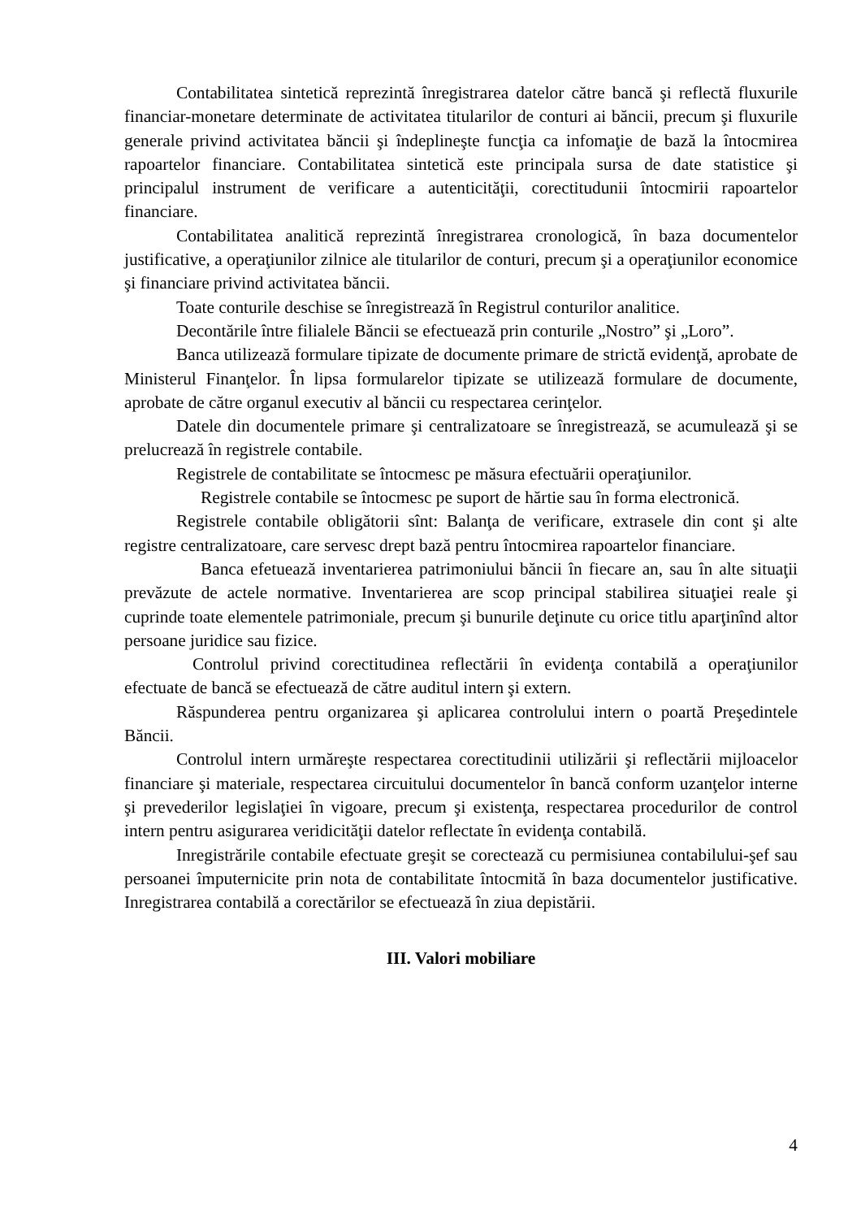Contabilitatea sintetică reprezintă înregistrarea datelor către bancă şi reflectă fluxurile financiar-monetare determinate de activitatea titularilor de conturi ai băncii, precum şi fluxurile generale privind activitatea băncii şi îndeplineşte funcţia ca infomaţie de bază la întocmirea rapoartelor financiare. Contabilitatea sintetică este principala sursa de date statistice şi principalul instrument de verificare a autenticităţii, corectitudunii întocmirii rapoartelor financiare.
Contabilitatea analitică reprezintă înregistrarea cronologică, în baza documentelor justificative, a operaţiunilor zilnice ale titularilor de conturi, precum şi a operaţiunilor economice şi financiare privind activitatea băncii.
Toate conturile deschise se înregistrează în Registrul conturilor analitice.
Decontările între filialele Băncii se efectuează prin conturile „Nostro” şi „Loro”.
Banca utilizează formulare tipizate de documente primare de strictă evidenţă, aprobate de Ministerul Finanţelor. În lipsa formularelor tipizate se utilizează formulare de documente, aprobate de către organul executiv al băncii cu respectarea cerinţelor.
Datele din documentele primare şi centralizatoare se înregistrează, se acumulează şi se prelucrează în registrele contabile.
Registrele de contabilitate se întocmesc pe măsura efectuării operaţiunilor.
Registrele contabile se întocmesc pe suport de hărtie sau în forma electronică.
Registrele contabile obligătorii sînt: Balanţa de verificare, extrasele din cont şi alte registre centralizatoare, care servesc drept bază pentru întocmirea rapoartelor financiare.
Banca efetuează inventarierea patrimoniului băncii în fiecare an, sau în alte situaţii prevăzute de actele normative. Inventarierea are scop principal stabilirea situaţiei reale şi cuprinde toate elementele patrimoniale, precum şi bunurile deţinute cu orice titlu aparţinînd altor persoane juridice sau fizice.
Controlul privind corectitudinea reflectării în evidenţa contabilă a operaţiunilor efectuate de bancă se efectuează de către auditul intern şi extern.
Răspunderea pentru organizarea şi aplicarea controlului intern o poartă Preşedintele Băncii.
Controlul intern urmăreşte respectarea corectitudinii utilizării şi reflectării mijloacelor financiare şi materiale, respectarea circuitului documentelor în bancă conform uzanţelor interne şi prevederilor legislaţiei în vigoare, precum şi existenţa, respectarea procedurilor de control intern pentru asigurarea veridicităţii datelor reflectate în evidenţa contabilă.
Inregistrările contabile efectuate greşit se corectează cu permisiunea contabilului-şef sau persoanei împuternicite prin nota de contabilitate întocmită în baza documentelor justificative. Inregistrarea contabilă a corectărilor se efectuează în ziua depistării.
III. Valori mobiliare
4